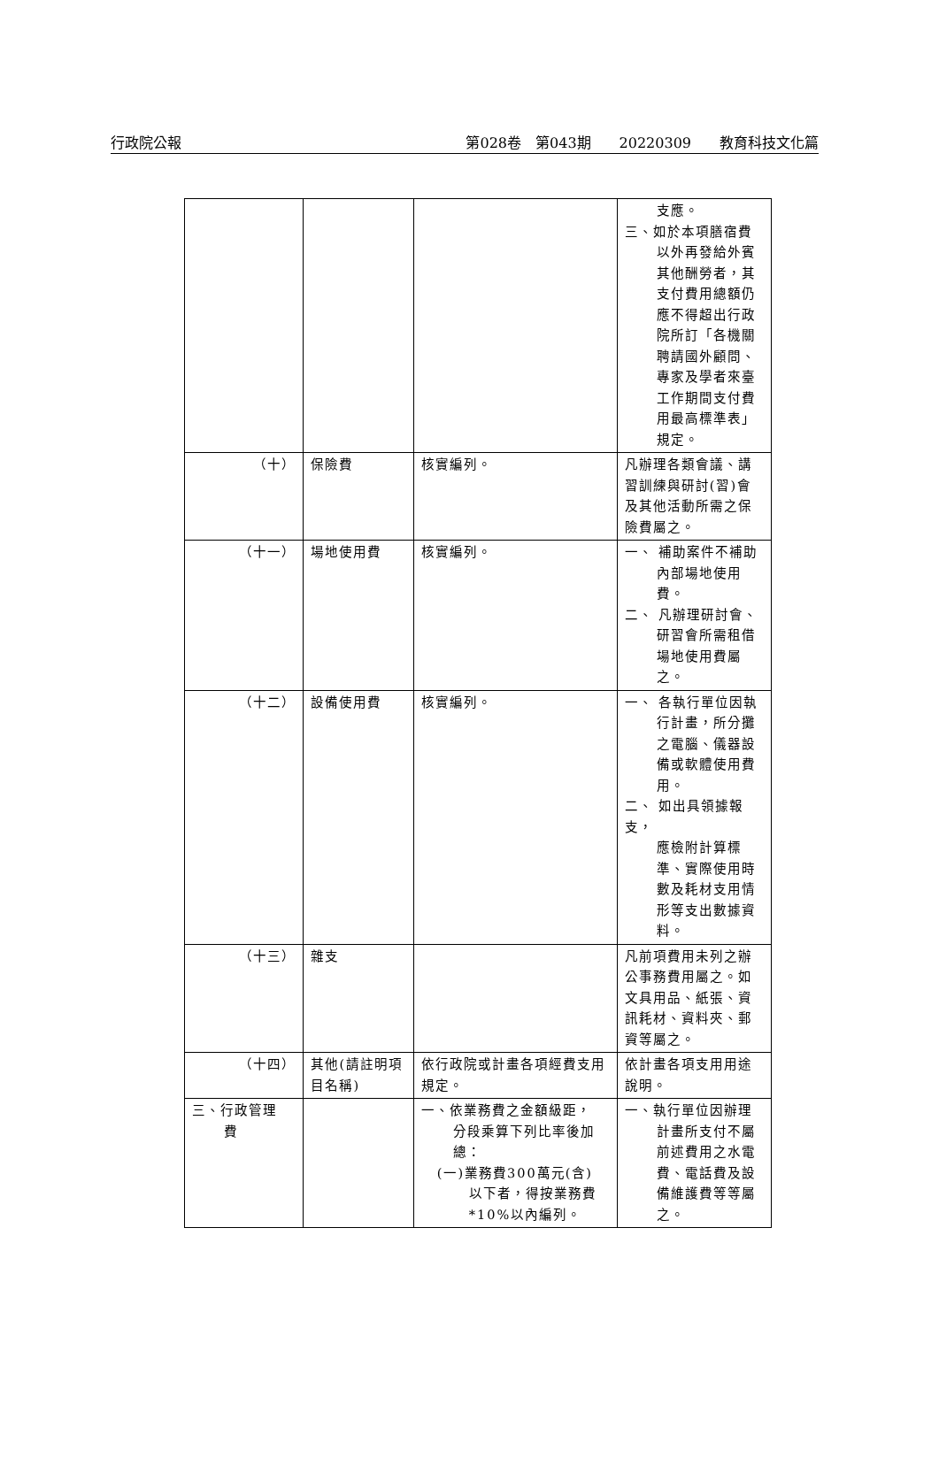行政院公報 第028卷　第043期　　20220309　　教育科技文化篇
| | | | 支應。 三、如於本項膳宿費 以外再發給外賓其他酬勞者，其支付費用總額仍應不得超出行政院所訂「各機關聘請國外顧問、專家及學者來臺工作期間支付費用最高標準表」規定。 |
| （十） | 保險費 | 核實編列。 | 凡辦理各類會議、講習訓練與研討(習)會及其他活動所需之保險費屬之。 |
| （十一） | 場地使用費 | 核實編列。 | 一、 補助案件不補助 內部場地使用費。 二、 凡辦理研討會、 研習會所需租借場地使用費屬之。 |
| （十二） | 設備使用費 | 核實編列。 | 一、 各執行單位因執 行計畫，所分攤之電腦、儀器設備或軟體使用費用。 二、 如出具領據報支， 應檢附計算標準、實際使用時數及耗材支用情形等支出數據資料。 |
| （十三） | 雜支 | | 凡前項費用未列之辦公事務費用屬之。如文具用品、紙張、資訊耗材、資料夾、郵資等屬之。 |
| （十四） | 其他(請註明項目名稱) | 依行政院或計畫各項經費支用規定。 | 依計畫各項支用用途說明。 |
| 三、行政管理 費 | | 一、依業務費之金額級距， 分段乘算下列比率後加總： (一)業務費300萬元(含) 以下者，得按業務費*10%以內編列。 | 一、執行單位因辦理 計畫所支付不屬前述費用之水電費、電話費及設備維護費等等屬之。 |